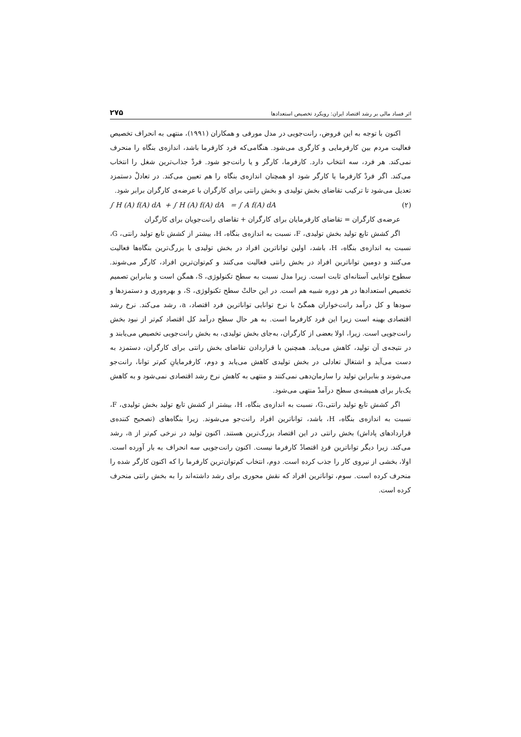اثر فساد مالی بر رشد اقتصاد ایران: رویکرد تخصیص استعدادها ۲۷۵
اکنون با توجه به این فروض، رانت‌جویی در مدل مورفی و همکاران (۱۹۹۱)، منتهی به انحراف تخصیص فعالیت مردم بین کارفرمایی و کارگری می‌شود. هنگامی‌که فرد کارفرما باشد، اندازه‌ی بنگاه را منحرف نمی‌کند. هر فرد، سه انتخاب دارد. کارفرما، کارگر و یا رانت‌جو شود. فردْ جذاب‌ترین شغل را انتخاب می‌کند. اگر فردْ کارفرما یا کارگر شود او همچنان اندازه‌ی بنگاه را هم تعیین می‌کند. در تعادلْ دستمزد تعدیل می‌شود تا ترکیب تقاضای بخش تولیدی و بخش رانتی برای کارگران با عرضه‌ی کارگران برابر شود.
∫ H (A) f(A) dA + ∫ H (A) f(A) dA = ∫ A f(A) dA (۲)
عرضه‌ی کارگران = تقاضای کارفرمایان برای کارگران + تقاضای رانت‌جویان برای کارگران
اگر کشش تابع تولید بخش تولیدی، F، نسبت به اندازه‌ی بنگاه، H، بیشتر از کشش تابع تولید رانتی، G، نسبت به اندازه‌ی بنگاه، H، باشد، اولین تواناترین افراد در بخش تولیدی با بزرگ‌ترین بنگاه‌ها فعالیت می‌کنند و دومین تواناترین افراد در بخش رانتی فعالیت می‌کنند و کم‌توان‌ترین افراد، کارگر می‌شوند. سطوح توانایی آستانه‌ای ثابت است. زیرا مدل نسبت به سطح تکنولوژی، S، همگن است و بنابراین تصمیم تخصیص استعدادها در هر دوره شبیه هم است. در این حالتْ سطح تکنولوژی، S، و بهره‌وری و دستمزدها و سودها و کل درآمد رانت‌خواران همگیْ با نرخ توانایی تواناترین فرد اقتصاد، a، رشد می‌کند. نرخ رشد اقتصادی بهینه است زیرا این فرد کارفرما است. به هر حال سطح درآمد کل اقتصاد کم‌تر از نبود بخش رانت‌جویی است. زیرا، اولا بعضی از کارگران، به‌جای بخش تولیدی، به بخش رانت‌جویی تخصیص می‌یابند و در نتیجه‌ی آن تولید، کاهش می‌یابد. همچنین با قراردادن تقاضای بخش رانتی برای کارگران، دستمزد به دست می‌آید و اشتغال تعادلی در بخش تولیدی کاهش می‌یابد و دوم، کارفرمایانِ کم‌تر توانا، رانت‌جو می‌شوند و بنابراین تولید را سازمان‌دهی نمی‌کنند و منتهی به کاهش نرخ رشد اقتصادی نمی‌شود و به کاهش یک‌بار برای همیشه‌ی سطح درآمدْ منتهی می‌شود.
اگر کشش تابع تولید رانتی،G، نسبت به اندازه‌ی بنگاه، H، بیشتر از کشش تابع تولید بخش تولیدی، F، نسبت به اندازه‌ی بنگاه، H، باشد، تواناترین افراد رانت‌جو می‌شوند. زیرا بنگاه‌های (تصحیح کننده‌ی قراردادهای پاداش) بخش رانتی در این اقتصاد بزرگ‌ترین هستند. اکنون تولید در نرخی کم‌تر از a، رشد می‌کند. زیرا دیگر تواناترین فردِ اقتصادْ کارفرما نیست. اکنون رانت‌جویی سه انحراف به بار آورده است. اولا، بخشی از نیروی کار را جذب کرده است. دوم، انتخاب کم‌توان‌ترین کارفرما را که اکنون کارگر شده را منحرف کرده است. سوم، تواناترین افراد که نقش محوری برای رشد داشته‌اند را به بخش رانتی منحرف کرده است.